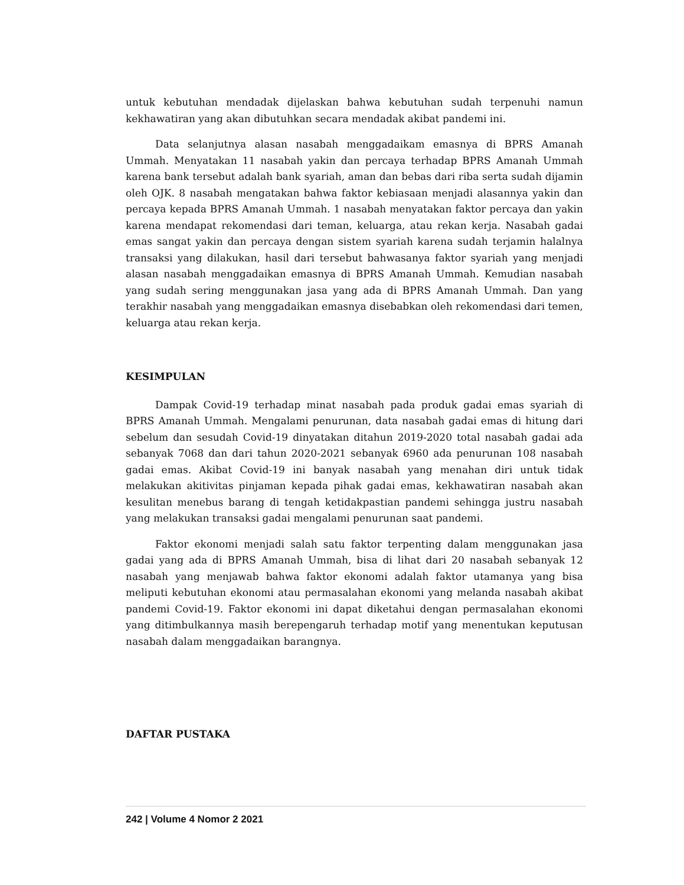untuk kebutuhan mendadak dijelaskan bahwa kebutuhan sudah terpenuhi namun kekhawatiran yang akan dibutuhkan secara mendadak akibat pandemi ini.
Data selanjutnya alasan nasabah menggadaikam emasnya di BPRS Amanah Ummah. Menyatakan 11 nasabah yakin dan percaya terhadap BPRS Amanah Ummah karena bank tersebut adalah bank syariah, aman dan bebas dari riba serta sudah dijamin oleh OJK. 8 nasabah mengatakan bahwa faktor kebiasaan menjadi alasannya yakin dan percaya kepada BPRS Amanah Ummah. 1 nasabah menyatakan faktor percaya dan yakin karena mendapat rekomendasi dari teman, keluarga, atau rekan kerja. Nasabah gadai emas sangat yakin dan percaya dengan sistem syariah karena sudah terjamin halalnya transaksi yang dilakukan, hasil dari tersebut bahwasanya faktor syariah yang menjadi alasan nasabah menggadaikan emasnya di BPRS Amanah Ummah. Kemudian nasabah yang sudah sering menggunakan jasa yang ada di BPRS Amanah Ummah. Dan yang terakhir nasabah yang menggadaikan emasnya disebabkan oleh rekomendasi dari temen, keluarga atau rekan kerja.
KESIMPULAN
Dampak Covid-19 terhadap minat nasabah pada produk gadai emas syariah di BPRS Amanah Ummah. Mengalami penurunan, data nasabah gadai emas di hitung dari sebelum dan sesudah Covid-19 dinyatakan ditahun 2019-2020 total nasabah gadai ada sebanyak 7068 dan dari tahun 2020-2021 sebanyak 6960 ada penurunan 108 nasabah gadai emas. Akibat Covid-19 ini banyak nasabah yang menahan diri untuk tidak melakukan akitivitas pinjaman kepada pihak gadai emas, kekhawatiran nasabah akan kesulitan menebus barang di tengah ketidakpastian pandemi sehingga justru nasabah yang melakukan transaksi gadai mengalami penurunan saat pandemi.
Faktor ekonomi menjadi salah satu faktor terpenting dalam menggunakan jasa gadai yang ada di BPRS Amanah Ummah, bisa di lihat dari 20 nasabah sebanyak 12 nasabah yang menjawab bahwa faktor ekonomi adalah faktor utamanya yang bisa meliputi kebutuhan ekonomi atau permasalahan ekonomi yang melanda nasabah akibat pandemi Covid-19. Faktor ekonomi ini dapat diketahui dengan permasalahan ekonomi yang ditimbulkannya masih berepengaruh terhadap motif yang menentukan keputusan nasabah dalam menggadaikan barangnya.
DAFTAR PUSTAKA
242 | Volume 4 Nomor 2 2021